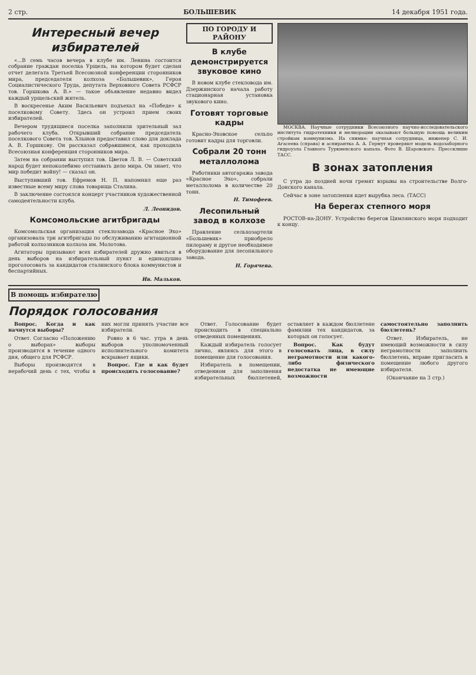2 стр. БОЛЬШЕВИК 14 декабря 1951 года.
Интересный вечер избирателей
«...В семь часов вечера в клубе им. Ленина состоится собрание граждан поселка Урщель, на котором будет сделан отчет делегата Третьей Всесоюзной конференции сторонников мира, председателя колхоза «Большевик», Героя Социалистического Труда, депутата Верховного Совета РСФСР тов. Горшкова А. В.» — такое объявление недавно видел каждый урщельский житель.
В воскресенье Аким Васильевич подъехал на «Победе» к поселковому Совету. Здесь он устроил прием своих избирателей.
Вечером трудящиеся поселка заполнили зрительный зал рабочего клуба. Открывший собрание председатель поселкового Совета тов. Хлынов предоставил слово для доклада А. В. Горшкову. Он рассказал собравшимся, как проходила Всесоюзная конференция сторонников мира.
Затем на собрании выступил тов. Цветов Л. В. — Советский народ будет непоколебимо отстаивать дело мира. Он знает, что мир победит войну! — сказал он.
Выступивший тов. Ефремов Н. П. напомнил еще раз известные всему миру слова товарища Сталина.
В заключение состоялся концерт участников художественной самодеятельности клуба.
Л. Леонидов.
Комсомольские агитбригады
Комсомольская организация стеклозавода «Красное Эхо» организовала три агитбригады по обслуживанию агитационной работой колхозников колхоза им. Молотова.
Агитаторы призывают всех избирателей дружно явиться в день выборов на избирательный пункт и единодушно проголосовать за кандидатов сталинского блока коммунистов и беспартийных.
Ив. Мальков.
ПО ГОРОДУ И РАЙОНУ
В клубе демонстрируется звуковое кино
В новом клубе стекловода им. Дзержинского начала работу стационарная установка звукового кино.
Готовят торговые кадры
Красно-Эховское сельпо готовит кадры для торговли.
Собрали 20 тонн металлолома
Работники автогаража завода «Красное Эхо», собрали металлолома в количестве 20 тонн.
Н. Тимофеев.
Лесопильный завод в колхозе
Правление сельхозартели «Большевик» приобрело пилораму и другое необходимое оборудование для лесопильного завода.
Н. Горячева.
МОСКВА. Научные сотрудники Всесоюзного научно-исследовательского института гидротехники и мелиорации оказывают большую помощь великим стройкам коммунизма. На снимке: научная сотрудница, инженер С. И. Агасеева (справа) и аспирантка А. А. Гермут проверяют модель водозаборного гидроузла Главного Туркменского канала. Фото В. Шаровского. Прессклише ТАСС.
В зонах затопления
С утра до поздней ночи гремят взрывы на строительстве Волго-Донского канала.
Сейчас в зоне затопления идет вырубка леса. (ТАСС)
На берегах степного моря
РОСТОВ-на-ДОНУ. Устройство берегов Цимлянского моря подходит к концу.
В помощь избирателю
Порядок голосования
Вопрос. Когда и как начнутся выборы?
Ответ. Согласно «Положению о выборах» выборы производятся в течение одного дня, общего для РСФСР.
Выборы производятся в нерабочий день с тех, чтобы в них могли принять участие все избиратели.
Ровно в 6 час. утра в день выборов уполномоченный исполнительного комитета вскрывает ящики.
Вопрос. Где и как будет происходить голосование?
Ответ. Голосование будет происходить в специально отведенных помещениях.
Каждый избиратель голосует лично, являясь для этого в помещение для голосования.
Избиратель в помещении, отведенном для заполнения избирательных бюллетеней, оставляет в каждом бюллетене фамилии тех кандидатов, за которых он голосует.
Вопрос. Как будут голосовать лица, в силу неграмотности или какого-либо физического недостатка не имеющие возможности самостоятельно заполнить бюллетень?
Ответ. Избиратель, не имеющий возможности в силу неграмотности заполнить бюллетень, вправе пригласить в помещение любого другого избирателя.
(Окончание на 3 стр.)